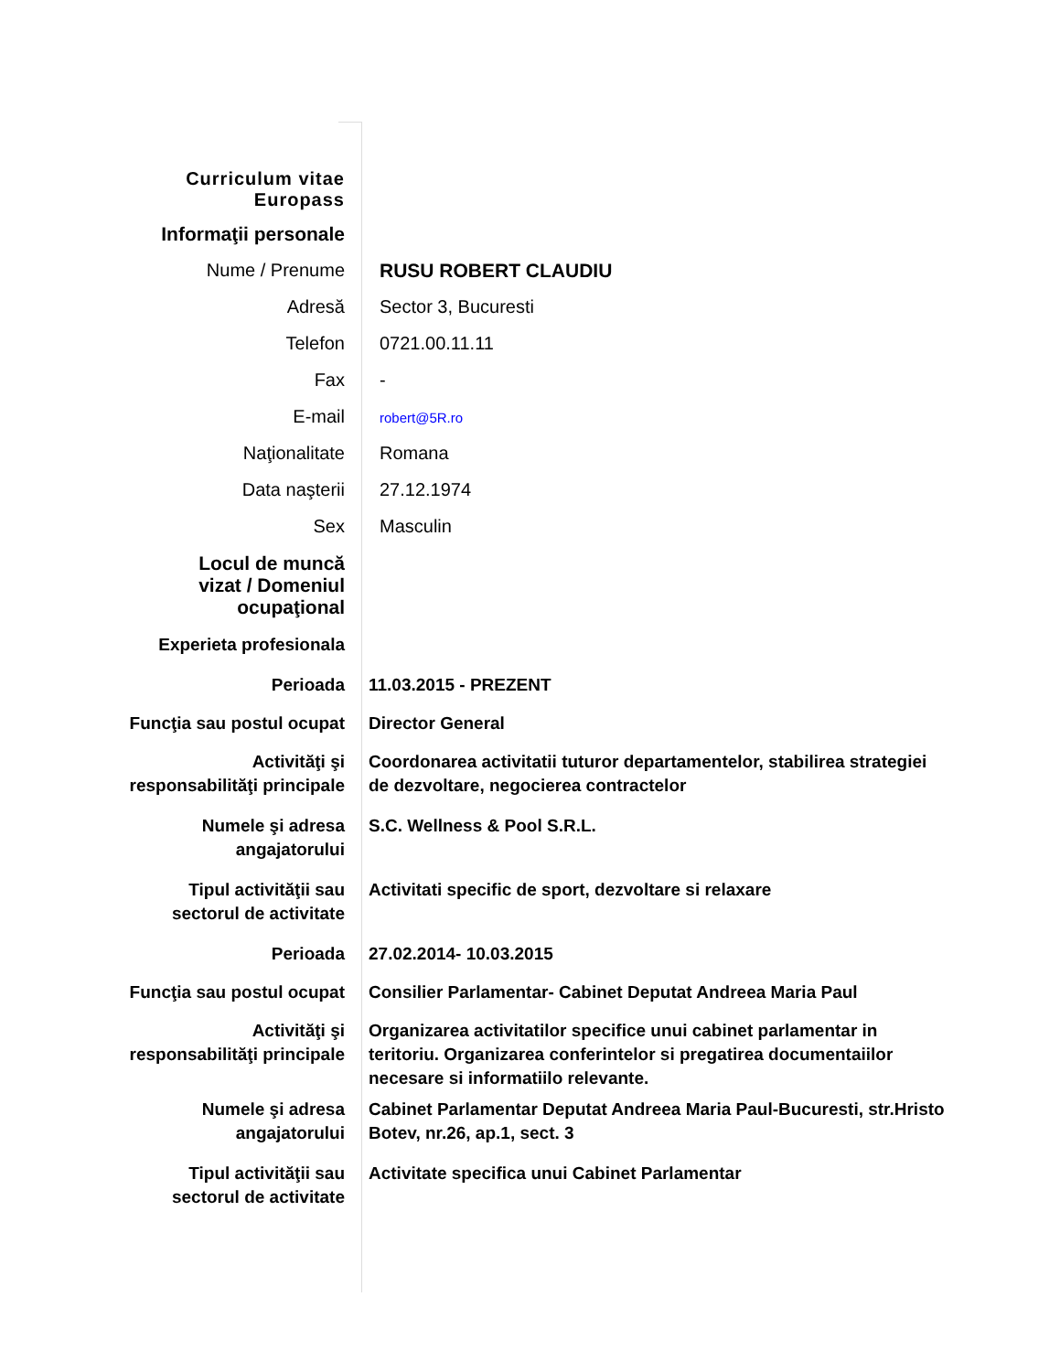| Curriculum vitae Europass | |
| Informaţii personale | |
| Nume / Prenume | RUSU ROBERT CLAUDIU |
| Adresă | Sector 3, Bucuresti |
| Telefon | 0721.00.11.11 |
| Fax | - |
| E-mail | robert@5R.ro |
| Naţionalitate | Romana |
| Data naşterii | 27.12.1974 |
| Sex | Masculin |
| Locul de muncă vizat / Domeniul ocupaţional | |
| Experieta profesionala | |
| Perioada | 11.03.2015 - PREZENT |
| Funcţia sau postul ocupat | Director General |
| Activităţi şi responsabilităţi principale | Coordonarea activitatii tuturor departamentelor, stabilirea strategiei de dezvoltare, negocierea contractelor |
| Numele şi adresa angajatorului | S.C. Wellness & Pool S.R.L. |
| Tipul activităţii sau sectorul de activitate | Activitati specific de sport, dezvoltare si relaxare |
| Perioada | 27.02.2014- 10.03.2015 |
| Funcţia sau postul ocupat | Consilier Parlamentar- Cabinet Deputat Andreea Maria Paul |
| Activităţi şi responsabilităţi principale | Organizarea activitatilor specifice unui cabinet parlamentar in teritoriu. Organizarea conferintelor si pregatirea documentaiilor necesare si informatiilo relevante. |
| Numele şi adresa angajatorului | Cabinet Parlamentar Deputat Andreea Maria Paul-Bucuresti, str.Hristo Botev, nr.26, ap.1, sect. 3 |
| Tipul activităţii sau sectorul de activitate | Activitate specifica unui Cabinet Parlamentar |